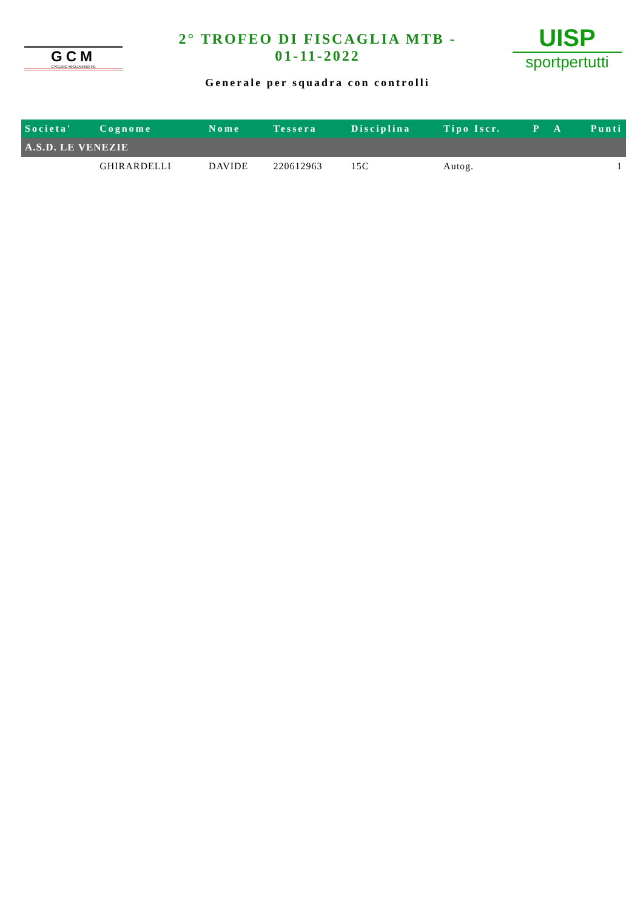GCM
CYCLING MIGLIARINO-FE
2° TROFEO DI FISCAGLIA MTB -
01-11-2022
Generale per squadra con controlli
UISP
sportpertutti
| Societa' | Cognome | Nome | Tessera | Disciplina | Tipo Iscr. | P | A | Punti |
| --- | --- | --- | --- | --- | --- | --- | --- | --- |
| A.S.D. LE VENEZIE | | | | | | | | |
| | GHIRARDELLI | DAVIDE | 220612963 | 15C | Autog. | | | 1 |